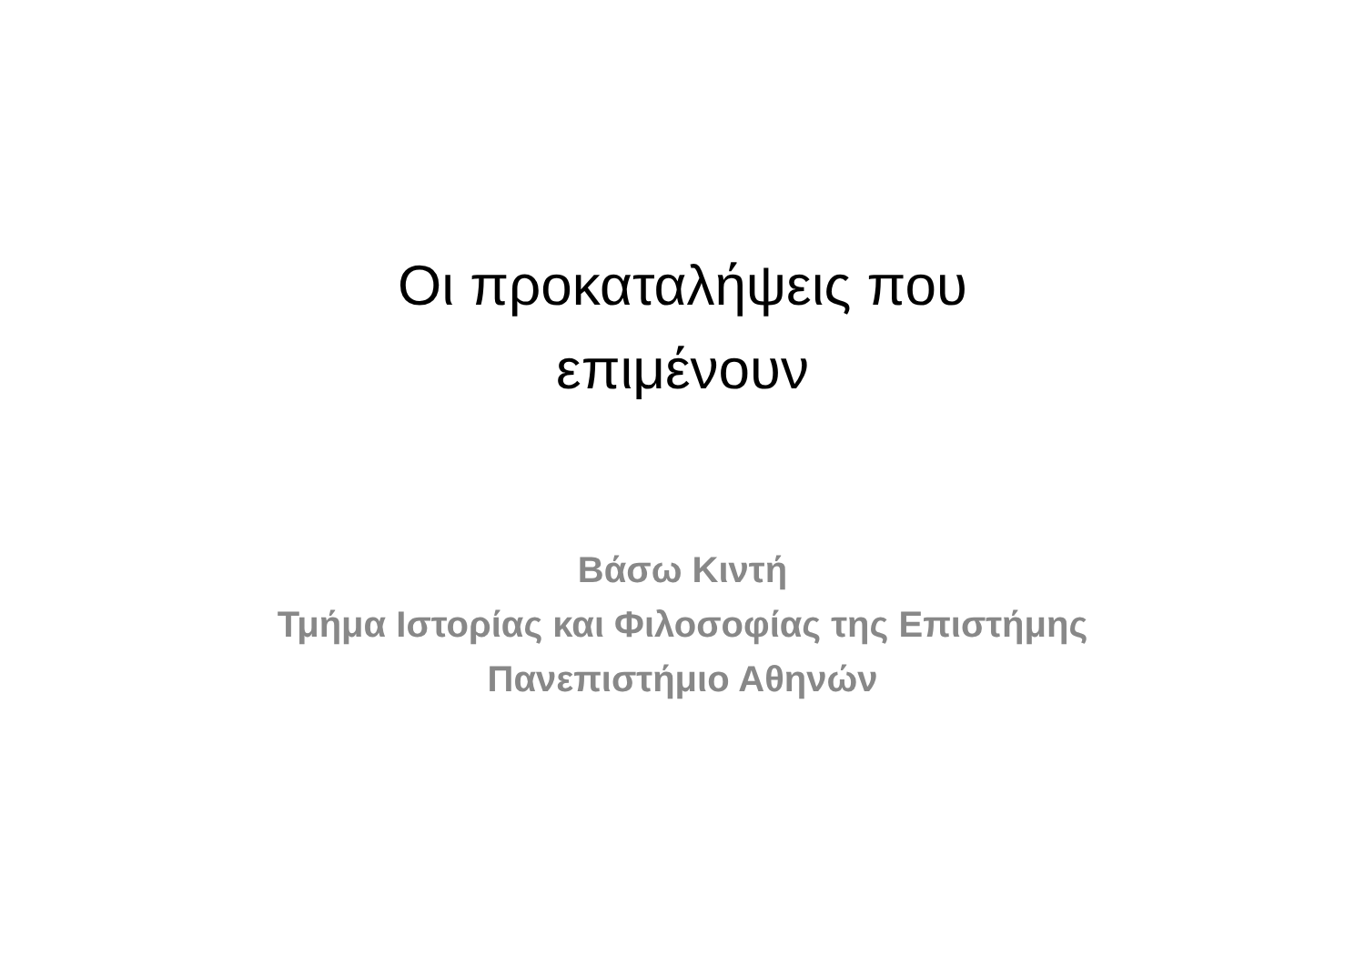Οι προκαταλήψεις που επιμένουν
Βάσω Κιντή
Τμήμα Ιστορίας και Φιλοσοφίας της Επιστήμης
Πανεπιστήμιο Αθηνών